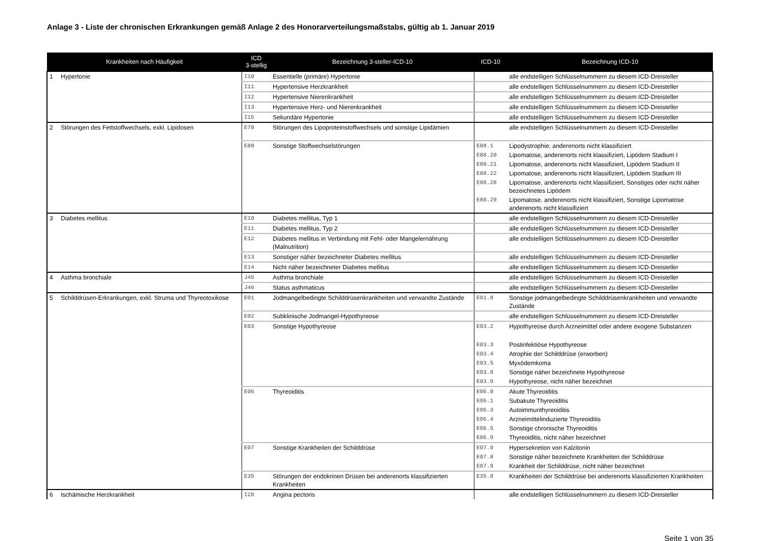Anlage 3 - Liste der chronischen Erkrankungen gemäß Anlage 2 des Honorarverteilungsmaßstabs, gültig ab 1. Januar 2019
| Krankheiten nach Häufigkeit | | ICD 3-stellig | Bezeichnung 3-steller-ICD-10 | ICD-10 | Bezeichnung ICD-10 |
| --- | --- | --- | --- | --- | --- |
| 1 | Hypertonie | I10 | Essentielle (primäre) Hypertonie | | alle endstelligen Schlüsselnummern zu diesem ICD-Dreisteller |
| | | I11 | Hypertensive Herzkrankheit | | alle endstelligen Schlüsselnummern zu diesem ICD-Dreisteller |
| | | I12 | Hypertensive Nierenkrankheit | | alle endstelligen Schlüsselnummern zu diesem ICD-Dreisteller |
| | | I13 | Hypertensive Herz- und Nierenkrankheit | | alle endstelligen Schlüsselnummern zu diesem ICD-Dreisteller |
| | | I15 | Sekundäre Hypertonie | | alle endstelligen Schlüsselnummern zu diesem ICD-Dreisteller |
| 2 | Störungen des Fettstoffwechsels, exkl. Lipidosen | E78 | Störungen des Lipoproteinstoffwechsels und sonstige Lipidämien | | alle endstelligen Schlüsselnummern zu diesem ICD-Dreisteller |
| | | E88 | Sonstige Stoffwechselstörungen | E88.1 | Lipodystrophie, anderenorts nicht klassifiziert |
| | | | | E88.20 | Lipomatose, anderenorts nicht klassifiziert, Lipödem Stadium I |
| | | | | E88.21 | Lipomatose, anderenorts nicht klassifiziert, Lipödem Stadium II |
| | | | | E88.22 | Lipomatose, anderenorts nicht klassifiziert, Lipödem Stadium III |
| | | | | E88.28 | Lipomatose, anderenorts nicht klassifiziert, Sonstiges oder nicht näher bezeichnetes Lipödem |
| | | | | E88.29 | Lipomatose, anderenorts nicht klassifiziert, Sonstige Lipomatose anderenorts nicht klassifiziert |
| 3 | Diabetes mellitus | E10 | Diabetes mellitus, Typ 1 | | alle endstelligen Schlüsselnummern zu diesem ICD-Dreisteller |
| | | E11 | Diabetes mellitus, Typ 2 | | alle endstelligen Schlüsselnummern zu diesem ICD-Dreisteller |
| | | E12 | Diabetes mellitus in Verbindung mit Fehl- oder Mangelernährung (Malnutrition) | | alle endstelligen Schlüsselnummern zu diesem ICD-Dreisteller |
| | | E13 | Sonstiger näher bezeichneter Diabetes mellitus | | alle endstelligen Schlüsselnummern zu diesem ICD-Dreisteller |
| | | E14 | Nicht näher bezeichneter Diabetes mellitus | | alle endstelligen Schlüsselnummern zu diesem ICD-Dreisteller |
| 4 | Asthma bronchiale | J45 | Asthma bronchiale | | alle endstelligen Schlüsselnummern zu diesem ICD-Dreisteller |
| | | J46 | Status asthmaticus | | alle endstelligen Schlüsselnummern zu diesem ICD-Dreisteller |
| 5 | Schilddrüsen-Erkrankungen, exkl. Struma und Thyreotoxikose | E01 | Jodmangelbedingte Schilddrüsenkrankheiten und verwandte Zustände | E01.8 | Sonstige jodmangelbedingte Schilddrüsenkrankheiten und verwandte Zustände |
| | | E02 | Subklinische Jodmangel-Hypothyreose | | alle endstelligen Schlüsselnummern zu diesem ICD-Dreisteller |
| | | E03 | Sonstige Hypothyreose | E03.2 | Hypothyreose durch Arzneimittel oder andere exogene Substanzen |
| | | | | E03.3 | Postinfektiöse Hypothyreose |
| | | | | E03.4 | Atrophie der Schilddrüse (erworben) |
| | | | | E03.5 | Myxödemkoma |
| | | | | E03.8 | Sonstige näher bezeichnete Hypothyreose |
| | | | | E03.9 | Hypothyreose, nicht näher bezeichnet |
| | | E06 | Thyreoiditis | E06.0 | Akute Thyreoiditis |
| | | | | E06.1 | Subakute Thyreoiditis |
| | | | | E06.3 | Autoimmunthyreoiditis |
| | | | | E06.4 | Arzneimittelinduzierte Thyreoiditis |
| | | | | E06.5 | Sonstige chronische Thyreoiditis |
| | | | | E06.9 | Thyreoiditis, nicht näher bezeichnet |
| | | E07 | Sonstige Krankheiten der Schilddrüse | E07.0 | Hypersekretion von Kalzitonin |
| | | | | E07.8 | Sonstige näher bezeichnete Krankheiten der Schilddrüse |
| | | | | E07.9 | Krankheit der Schilddrüse, nicht näher bezeichnet |
| | | E35 | Störungen der endokrinen Drüsen bei anderenorts klassifizierten Krankheiten | E35.0 | Krankheiten der Schilddrüse bei anderenorts klassifizierten Krankheiten |
| 6 | Ischämische Herzkrankheit | I20 | Angina pectoris | | alle endstelligen Schlüsselnummern zu diesem ICD-Dreisteller |
Seite 1 von 35